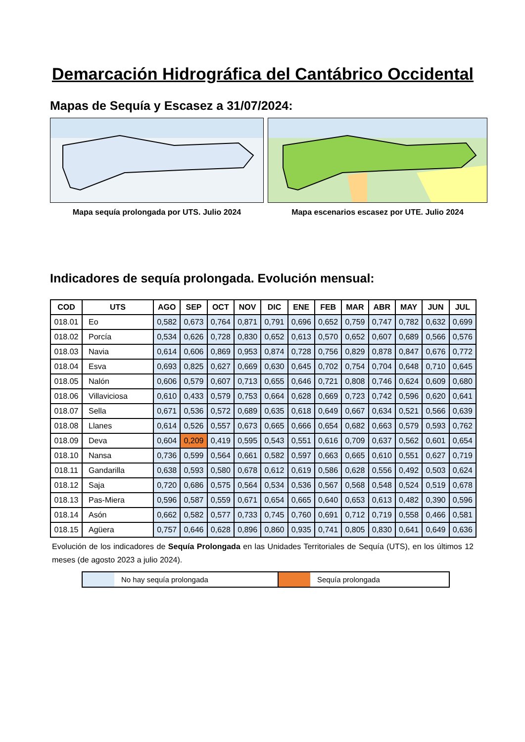Demarcación Hidrográfica del Cantábrico Occidental
Mapas de Sequía y Escasez a 31/07/2024:
Mapa sequía prolongada por UTS. Julio 2024 Mapa escenarios escasez por UTE. Julio 2024
Indicadores de sequía prolongada. Evolución mensual:
| COD | UTS | AGO | SEP | OCT | NOV | DIC | ENE | FEB | MAR | ABR | MAY | JUN | JUL |
| --- | --- | --- | --- | --- | --- | --- | --- | --- | --- | --- | --- | --- | --- |
| 018.01 | Eo | 0,582 | 0,673 | 0,764 | 0,871 | 0,791 | 0,696 | 0,652 | 0,759 | 0,747 | 0,782 | 0,632 | 0,699 |
| 018.02 | Porcía | 0,534 | 0,626 | 0,728 | 0,830 | 0,652 | 0,613 | 0,570 | 0,652 | 0,607 | 0,689 | 0,566 | 0,576 |
| 018.03 | Navia | 0,614 | 0,606 | 0,869 | 0,953 | 0,874 | 0,728 | 0,756 | 0,829 | 0,878 | 0,847 | 0,676 | 0,772 |
| 018.04 | Esva | 0,693 | 0,825 | 0,627 | 0,669 | 0,630 | 0,645 | 0,702 | 0,754 | 0,704 | 0,648 | 0,710 | 0,645 |
| 018.05 | Nalón | 0,606 | 0,579 | 0,607 | 0,713 | 0,655 | 0,646 | 0,721 | 0,808 | 0,746 | 0,624 | 0,609 | 0,680 |
| 018.06 | Villaviciosa | 0,610 | 0,433 | 0,579 | 0,753 | 0,664 | 0,628 | 0,669 | 0,723 | 0,742 | 0,596 | 0,620 | 0,641 |
| 018.07 | Sella | 0,671 | 0,536 | 0,572 | 0,689 | 0,635 | 0,618 | 0,649 | 0,667 | 0,634 | 0,521 | 0,566 | 0,639 |
| 018.08 | Llanes | 0,614 | 0,526 | 0,557 | 0,673 | 0,665 | 0,666 | 0,654 | 0,682 | 0,663 | 0,579 | 0,593 | 0,762 |
| 018.09 | Deva | 0,604 | 0,209 | 0,419 | 0,595 | 0,543 | 0,551 | 0,616 | 0,709 | 0,637 | 0,562 | 0,601 | 0,654 |
| 018.10 | Nansa | 0,736 | 0,599 | 0,564 | 0,661 | 0,582 | 0,597 | 0,663 | 0,665 | 0,610 | 0,551 | 0,627 | 0,719 |
| 018.11 | Gandarilla | 0,638 | 0,593 | 0,580 | 0,678 | 0,612 | 0,619 | 0,586 | 0,628 | 0,556 | 0,492 | 0,503 | 0,624 |
| 018.12 | Saja | 0,720 | 0,686 | 0,575 | 0,564 | 0,534 | 0,536 | 0,567 | 0,568 | 0,548 | 0,524 | 0,519 | 0,678 |
| 018.13 | Pas-Miera | 0,596 | 0,587 | 0,559 | 0,671 | 0,654 | 0,665 | 0,640 | 0,653 | 0,613 | 0,482 | 0,390 | 0,596 |
| 018.14 | Asón | 0,662 | 0,582 | 0,577 | 0,733 | 0,745 | 0,760 | 0,691 | 0,712 | 0,719 | 0,558 | 0,466 | 0,581 |
| 018.15 | Agüera | 0,757 | 0,646 | 0,628 | 0,896 | 0,860 | 0,935 | 0,741 | 0,805 | 0,830 | 0,641 | 0,649 | 0,636 |
Evolución de los indicadores de Sequía Prolongada en las Unidades Territoriales de Sequía (UTS), en los últimos 12 meses (de agosto 2023 a julio 2024).
No hay sequía prolongada Sequía prolongada